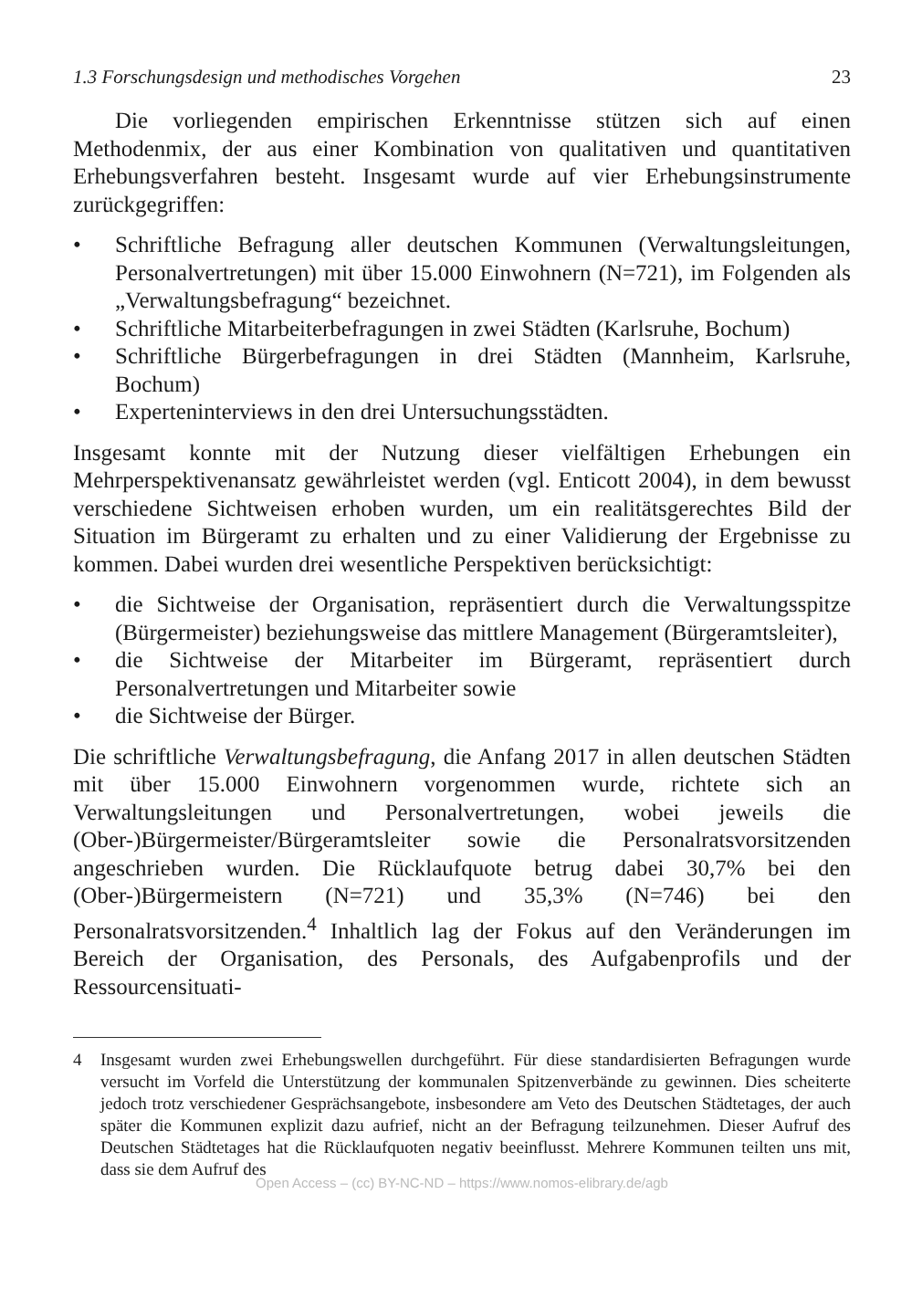1.3 Forschungsdesign und methodisches Vorgehen 23
Die vorliegenden empirischen Erkenntnisse stützen sich auf einen Methodenmix, der aus einer Kombination von qualitativen und quantitativen Erhebungsverfahren besteht. Insgesamt wurde auf vier Erhebungsinstrumente zurückgegriffen:
• Schriftliche Befragung aller deutschen Kommunen (Verwaltungsleitungen, Personalvertretungen) mit über 15.000 Einwohnern (N=721), im Folgenden als „Verwaltungsbefragung“ bezeichnet.
• Schriftliche Mitarbeiterbefragungen in zwei Städten (Karlsruhe, Bochum)
• Schriftliche Bürgerbefragungen in drei Städten (Mannheim, Karlsruhe, Bochum)
• Experteninterviews in den drei Untersuchungsstädten.
Insgesamt konnte mit der Nutzung dieser vielfältigen Erhebungen ein Mehrperspektivenansatz gewährleistet werden (vgl. Enticott 2004), in dem bewusst verschiedene Sichtweisen erhoben wurden, um ein realitätsgerechtes Bild der Situation im Bürgeramt zu erhalten und zu einer Validierung der Ergebnisse zu kommen. Dabei wurden drei wesentliche Perspektiven berücksichtigt:
• die Sichtweise der Organisation, repräsentiert durch die Verwaltungsspitze (Bürgermeister) beziehungsweise das mittlere Management (Bürgeramtsleiter),
• die Sichtweise der Mitarbeiter im Bürgeramt, repräsentiert durch Personalvertretungen und Mitarbeiter sowie
• die Sichtweise der Bürger.
Die schriftliche Verwaltungsbefragung, die Anfang 2017 in allen deutschen Städten mit über 15.000 Einwohnern vorgenommen wurde, richtete sich an Verwaltungsleitungen und Personalvertretungen, wobei jeweils die (Ober-)Bürgermeister/Bürgeramtsleiter sowie die Personalratsvorsitzenden angeschrieben wurden. Die Rücklaufquote betrug dabei 30,7% bei den (Ober-)Bürgermeistern (N=721) und 35,3% (N=746) bei den Personalratsvorsitzenden.<sup>4</sup> Inhaltlich lag der Fokus auf den Veränderungen im Bereich der Organisation, des Personals, des Aufgabenprofils und der Ressourcensituati-
4 Insgesamt wurden zwei Erhebungswellen durchgeführt. Für diese standardisierten Befragungen wurde versucht im Vorfeld die Unterstützung der kommunalen Spitzenverbände zu gewinnen. Dies scheiterte jedoch trotz verschiedener Gesprächsangebote, insbesondere am Veto des Deutschen Städtetages, der auch später die Kommunen explizit dazu aufrief, nicht an der Befragung teilzunehmen. Dieser Aufruf des Deutschen Städtetages hat die Rücklaufquoten negativ beeinflusst. Mehrere Kommunen teilten uns mit, dass sie dem Aufruf des
Open Access – (cc) BY-NC-ND – https://www.nomos-elibrary.de/agb